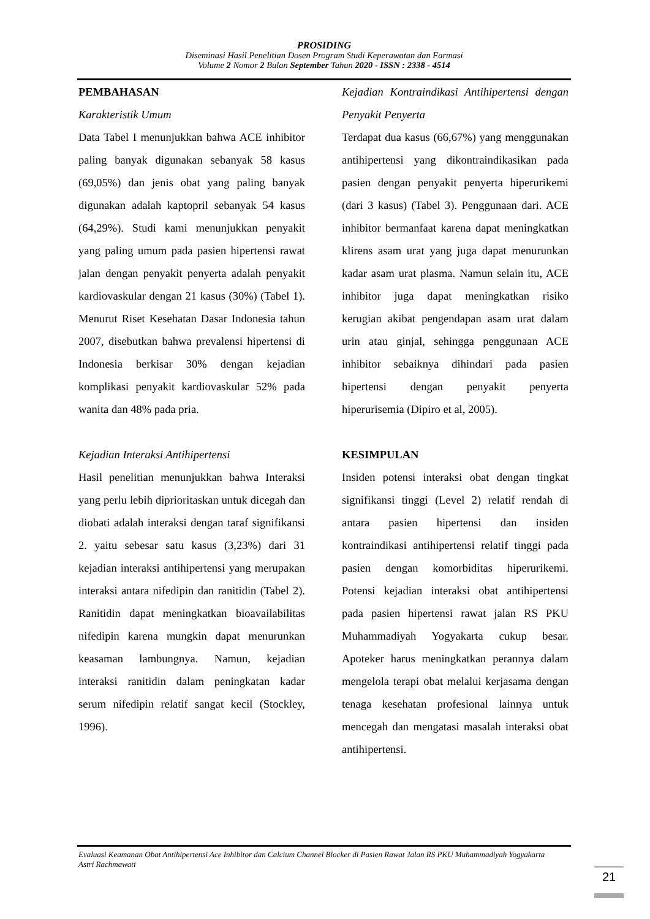PROSIDING
Diseminasi Hasil Penelitian Dosen Program Studi Keperawatan dan Farmasi
Volume 2 Nomor 2 Bulan September Tahun 2020 - ISSN : 2338 - 4514
PEMBAHASAN
Karakteristik Umum
Data Tabel I menunjukkan bahwa ACE inhibitor paling banyak digunakan sebanyak 58 kasus (69,05%) dan jenis obat yang paling banyak digunakan adalah kaptopril sebanyak 54 kasus (64,29%). Studi kami menunjukkan penyakit yang paling umum pada pasien hipertensi rawat jalan dengan penyakit penyerta adalah penyakit kardiovaskular dengan 21 kasus (30%) (Tabel 1). Menurut Riset Kesehatan Dasar Indonesia tahun 2007, disebutkan bahwa prevalensi hipertensi di Indonesia berkisar 30% dengan kejadian komplikasi penyakit kardiovaskular 52% pada wanita dan 48% pada pria.
Kejadian Interaksi Antihipertensi
Hasil penelitian menunjukkan bahwa Interaksi yang perlu lebih diprioritaskan untuk dicegah dan diobati adalah interaksi dengan taraf signifikansi 2. yaitu sebesar satu kasus (3,23%) dari 31 kejadian interaksi antihipertensi yang merupakan interaksi antara nifedipin dan ranitidin (Tabel 2). Ranitidin dapat meningkatkan bioavailabilitas nifedipin karena mungkin dapat menurunkan keasaman lambungnya. Namun, kejadian interaksi ranitidin dalam peningkatan kadar serum nifedipin relatif sangat kecil (Stockley, 1996).
Kejadian Kontraindikasi Antihipertensi dengan Penyakit Penyerta
Terdapat dua kasus (66,67%) yang menggunakan antihipertensi yang dikontraindikasikan pada pasien dengan penyakit penyerta hiperurikemi (dari 3 kasus) (Tabel 3). Penggunaan dari. ACE inhibitor bermanfaat karena dapat meningkatkan klirens asam urat yang juga dapat menurunkan kadar asam urat plasma. Namun selain itu, ACE inhibitor juga dapat meningkatkan risiko kerugian akibat pengendapan asam urat dalam urin atau ginjal, sehingga penggunaan ACE inhibitor sebaiknya dihindari pada pasien hipertensi dengan penyakit penyerta hiperurisemia (Dipiro et al, 2005).
KESIMPULAN
Insiden potensi interaksi obat dengan tingkat signifikansi tinggi (Level 2) relatif rendah di antara pasien hipertensi dan insiden kontraindikasi antihipertensi relatif tinggi pada pasien dengan komorbiditas hiperurikemi. Potensi kejadian interaksi obat antihipertensi pada pasien hipertensi rawat jalan RS PKU Muhammadiyah Yogyakarta cukup besar. Apoteker harus meningkatkan perannya dalam mengelola terapi obat melalui kerjasama dengan tenaga kesehatan profesional lainnya untuk mencegah dan mengatasi masalah interaksi obat antihipertensi.
Evaluasi Keamanan Obat Antihipertensi Ace Inhibitor dan Calcium Channel Blocker di Pasien Rawat Jalan RS PKU Muhammadiyah Yogyakarta
Astri Rachmawati
21